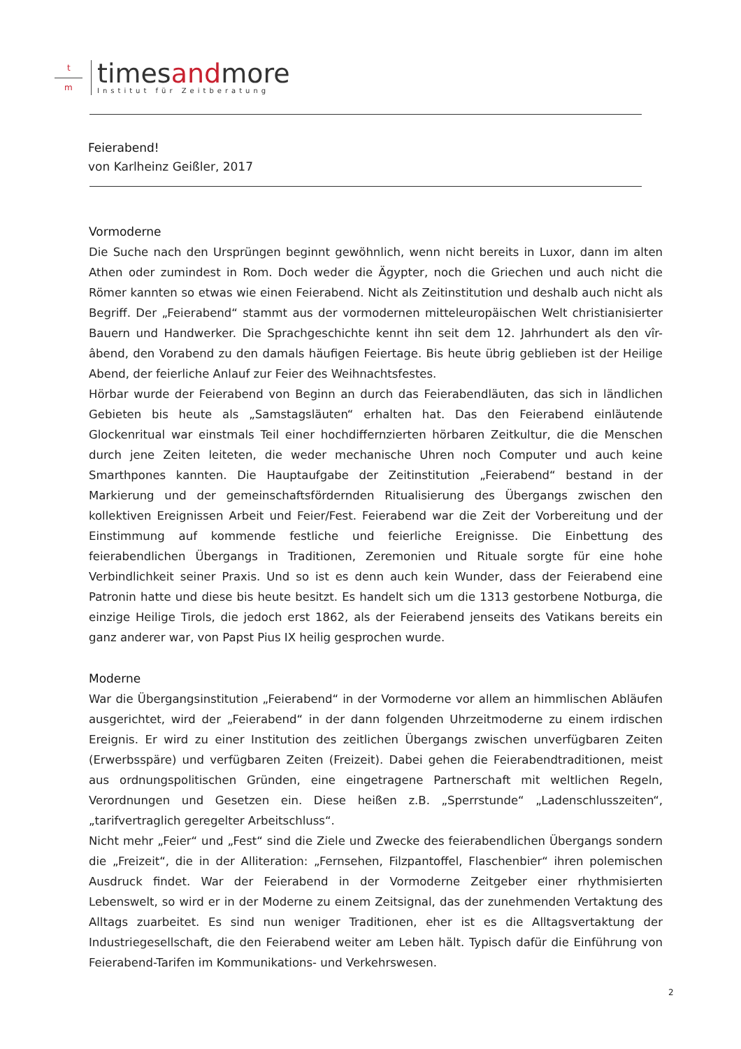t
m
timesandmore
Institut für Zeitberatung
Feierabend!
von Karlheinz Geißler, 2017
Vormoderne
Die Suche nach den Ursprüngen beginnt gewöhnlich, wenn nicht bereits in Luxor, dann im alten Athen oder zumindest in Rom. Doch weder die Ägypter, noch die Griechen und auch nicht die Römer kannten so etwas wie einen Feierabend. Nicht als Zeitinstitution und deshalb auch nicht als Begriff. Der „Feierabend“ stammt aus der vormodernen mitteleuropäischen Welt christianisierter Bauern und Handwerker. Die Sprachgeschichte kennt ihn seit dem 12. Jahrhundert als den vîr-âbend, den Vorabend zu den damals häufigen Feiertage. Bis heute übrig geblieben ist der Heilige Abend, der feierliche Anlauf zur Feier des Weihnachtsfestes.
Hörbar wurde der Feierabend von Beginn an durch das Feierabendläuten, das sich in ländlichen Gebieten bis heute als „Samstagsläuten“ erhalten hat. Das den Feierabend einläutende Glockenritual war einstmals Teil einer hochdiffernzierten hörbaren Zeitkultur, die die Menschen durch jene Zeiten leiteten, die weder mechanische Uhren noch Computer und auch keine Smarthpones kannten. Die Hauptaufgabe der Zeitinstitution „Feierabend“ bestand in der Markierung und der gemeinschaftsfördernden Ritualisierung des Übergangs zwischen den kollektiven Ereignissen Arbeit und Feier/Fest. Feierabend war die Zeit der Vorbereitung und der Einstimmung auf kommende festliche und feierliche Ereignisse. Die Einbettung des feierabendlichen Übergangs in Traditionen, Zeremonien und Rituale sorgte für eine hohe Verbindlichkeit seiner Praxis. Und so ist es denn auch kein Wunder, dass der Feierabend eine Patronin hatte und diese bis heute besitzt. Es handelt sich um die 1313 gestorbene Notburga, die einzige Heilige Tirols, die jedoch erst 1862, als der Feierabend jenseits des Vatikans bereits ein ganz anderer war, von Papst Pius IX heilig gesprochen wurde.
Moderne
War die Übergangsinstitution „Feierabend“ in der Vormoderne vor allem an himmlischen Abläufen ausgerichtet, wird der „Feierabend“ in der dann folgenden Uhrzeitmoderne zu einem irdischen Ereignis. Er wird zu einer Institution des zeitlichen Übergangs zwischen unverfügbaren Zeiten (Erwerbsspäre) und verfügbaren Zeiten (Freizeit). Dabei gehen die Feierabendtraditionen, meist aus ordnungspolitischen Gründen, eine eingetragene Partnerschaft mit weltlichen Regeln, Verordnungen und Gesetzen ein. Diese heißen z.B. „Sperrstunde“ „Ladenschlusszeiten“, „tarifvertraglich geregelter Arbeitschluss“.
Nicht mehr „Feier“ und „Fest“ sind die Ziele und Zwecke des feierabendlichen Übergangs sondern die „Freizeit“, die in der Alliteration: „Fernsehen, Filzpantoffel, Flaschenbier“ ihren polemischen Ausdruck findet. War der Feierabend in der Vormoderne Zeitgeber einer rhythmisierten Lebenswelt, so wird er in der Moderne zu einem Zeitsignal, das der zunehmenden Vertaktung des Alltags zuarbeitet. Es sind nun weniger Traditionen, eher ist es die Alltagsvertaktung der Industriegesellschaft, die den Feierabend weiter am Leben hält. Typisch dafür die Einführung von Feierabend-Tarifen im Kommunikations- und Verkehrswesen.
2